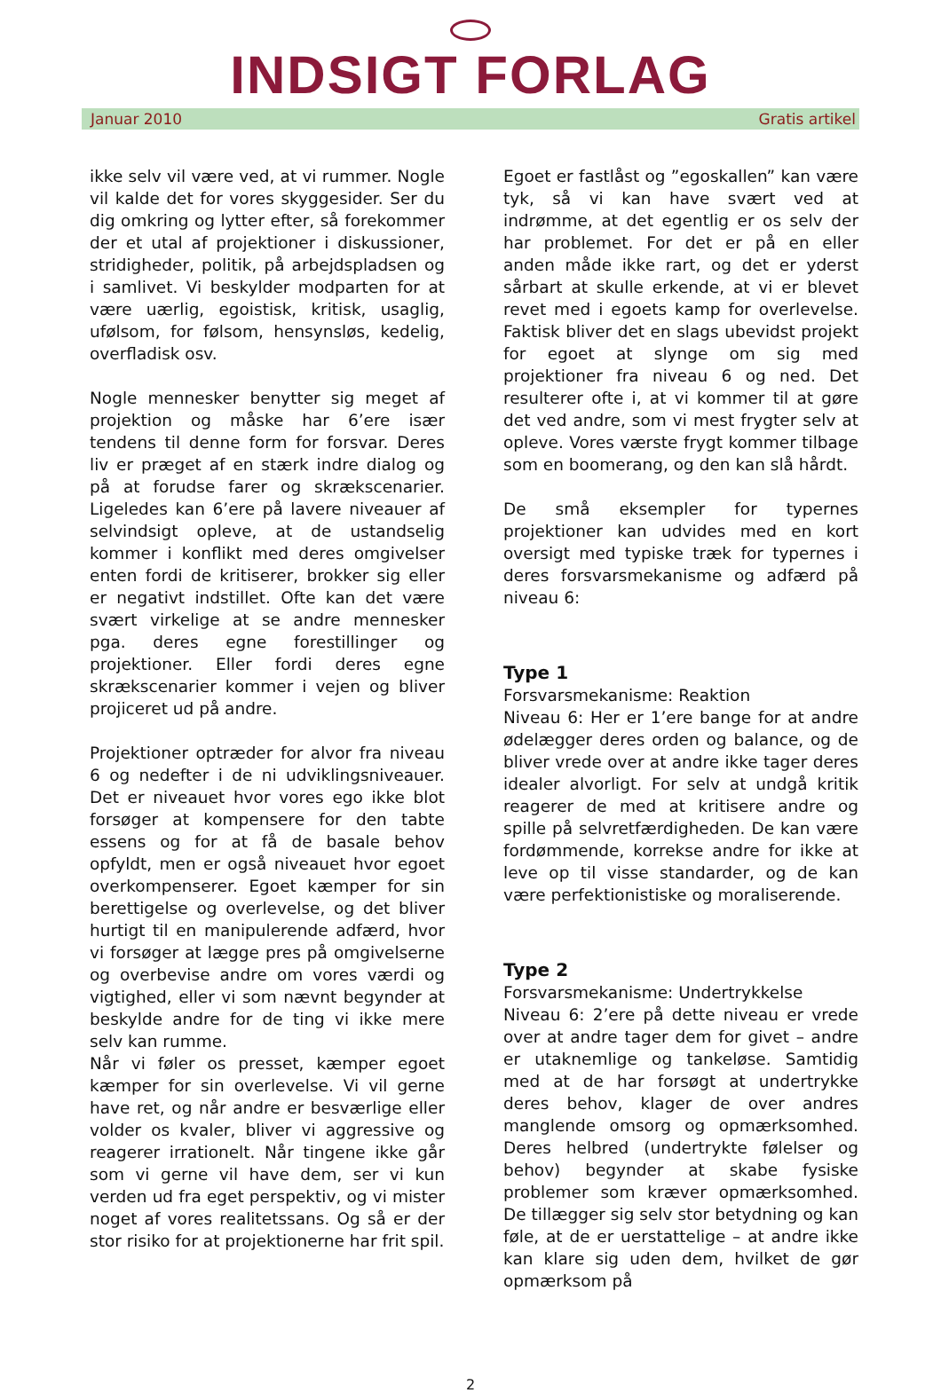INDSIGT FORLAG
Januar 2010 Gratis artikel
ikke selv vil være ved, at vi rummer. Nogle vil kalde det for vores skyggesider. Ser du dig omkring og lytter efter, så forekommer der et utal af projektioner i diskussioner, stridig­heder, politik, på arbejdspladsen og i samlivet. Vi beskylder modparten for at være uærlig, egoistisk, kritisk, usaglig, ufølsom, for følsom, hensynsløs, kedelig, overfladisk osv.
Nogle mennesker benytter sig meget af projektion og måske har 6’ere især tendens til denne form for forsvar. Deres liv er præget af en stærk indre dialog og på at forudse farer og skrækscenarier. Ligeledes kan 6’ere på lavere niveauer af selvindsigt opleve, at de ustandselig kommer i konflikt med deres omgivelser enten fordi de kritiserer, brokker sig eller er negativt indstillet. Ofte kan det være svært virkelige at se andre mennesker pga. deres egne forestillinger og projektioner. Eller fordi deres egne skrækscenarier kommer i vejen og bliver projiceret ud på andre.
Projektioner optræder for alvor fra niveau 6 og nedefter i de ni udviklingsniveauer. Det er niveauet hvor vores ego ikke blot forsøger at kompensere for den tabte essens og for at få de basale behov opfyldt, men er også niveauet hvor egoet overkompenserer. Egoet kæmper for sin berettigelse og overlevelse, og det bliver hurtigt til en manipulerende adfærd, hvor vi forsøger at lægge pres på omgivelserne og overbevise andre om vores værdi og vigtighed, eller vi som nævnt begynder at beskylde andre for de ting vi ikke mere selv kan rumme.
Når vi føler os presset, kæmper egoet kæmper for sin overlevelse. Vi vil gerne have ret, og når andre er besværlige eller volder os kvaler, bliver vi aggressive og reagerer irrationelt. Når tingene ikke går som vi gerne vil have dem, ser vi kun verden ud fra eget perspektiv, og vi mister noget af vores realitetssans. Og så er der stor risiko for at projektionerne har frit spil.
Egoet er fastlåst og ”egoskallen” kan være tyk, så vi kan have svært ved at indrømme, at det egentlig er os selv der har problemet. For det er på en eller anden måde ikke rart, og det er yderst sårbart at skulle erkende, at vi er blevet revet med i egoets kamp for overlevelse. Faktisk bliver det en slags ubevidst projekt for egoet at slynge om sig med projektioner fra niveau 6 og ned. Det resulterer ofte i, at vi kommer til at gøre det ved andre, som vi mest frygter selv at opleve. Vores værste frygt kommer tilbage som en boomerang, og den kan slå hårdt.
De små eksempler for typernes projektioner kan udvides med en kort oversigt med typiske træk for typernes i deres forsvarsmekanisme og adfærd på niveau 6:
Type 1
Forsvarsmekanisme: Reaktion
Niveau 6: Her er 1’ere bange for at andre ødelægger deres orden og balance, og de bliver vrede over at andre ikke tager deres idealer alvorligt. For selv at undgå kritik reagerer de med at kritisere andre og spille på selvretfærdigheden. De kan være fordømmende, korrekse andre for ikke at leve op til visse standarder, og de kan være perfektionistiske og moraliserende.
Type 2
Forsvarsmekanisme: Undertrykkelse
Niveau 6: 2’ere på dette niveau er vrede over at andre tager dem for givet – andre er utaknemlige og tankeløse. Samtidig med at de har forsøgt at undertrykke deres behov, klager de over andres manglende omsorg og opmærksomhed. Deres helbred (undertrykte følelser og behov) begynder at skabe fysiske problemer som kræver opmærksomhed. De tillægger sig selv stor betydning og kan føle, at de er uerstattelige – at andre ikke kan klare sig uden dem, hvilket de gør opmærksom på
2